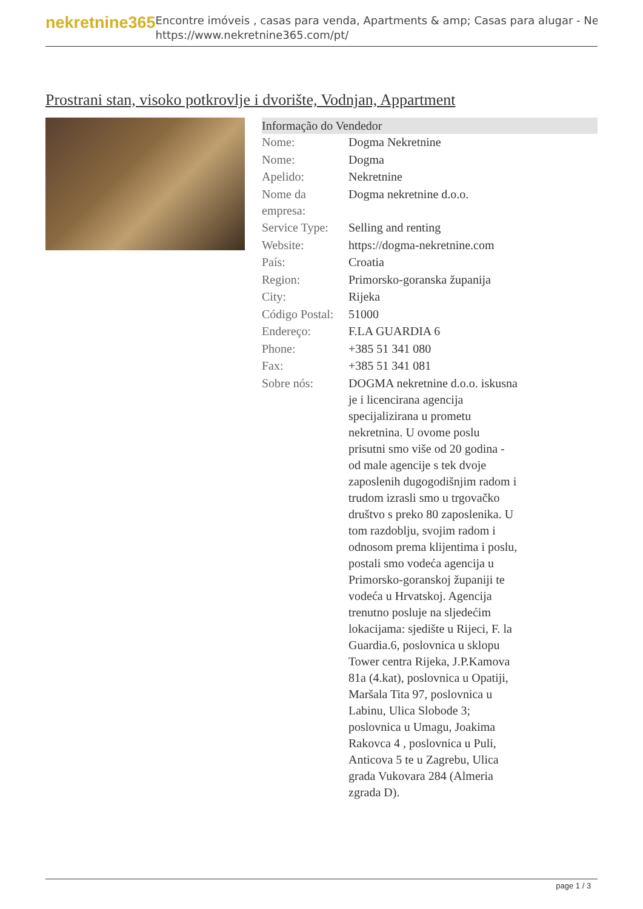nekretnine365
Encontre imóveis , casas para venda, Apartments & amp; Casas para alugar - Ne
https://www.nekretnine365.com/pt/
Prostrani stan, visoko potkrovlje i dvorište, Vodnjan, Appartment
Informação do Vendedor
| Nome: | Dogma Nekretnine |
| Nome: | Dogma |
| Apelido: | Nekretnine |
| Nome da empresa: | Dogma nekretnine d.o.o. |
| Service Type: | Selling and renting |
| Website: | https://dogma-nekretnine.com |
| País: | Croatia |
| Region: | Primorsko-goranska županija |
| City: | Rijeka |
| Código Postal: | 51000 |
| Endereço: | F.LA GUARDIA 6 |
| Phone: | +385 51 341 080 |
| Fax: | +385 51 341 081 |
| Sobre nós: | DOGMA nekretnine d.o.o. iskusna je i licencirana agencija specijalizirana u prometu nekretnina. U ovome poslu prisutni smo više od 20 godina - od male agencije s tek dvoje zaposlenih dugogodišnjim radom i trudom izrasli smo u trgovačko društvo s preko 80 zaposlenika. U tom razdoblju, svojim radom i odnosom prema klijentima i poslu, postali smo vodeća agencija u Primorsko-goranskoj županiji te vodeća u Hrvatskoj. Agencija trenutno posluje na sljedećim lokacijama: sjedište u Rijeci, F. la Guardia.6, poslovnica u sklopu Tower centra Rijeka, J.P.Kamova 81a (4.kat), poslovnica u Opatiji, Maršala Tita 97, poslovnica u Labinu, Ulica Slobode 3; poslovnica u Umagu, Joakima Rakovca 4 , poslovnica u Puli, Anticova 5 te u Zagrebu, Ulica grada Vukovara 284 (Almeria zgrada D). |
page 1 / 3